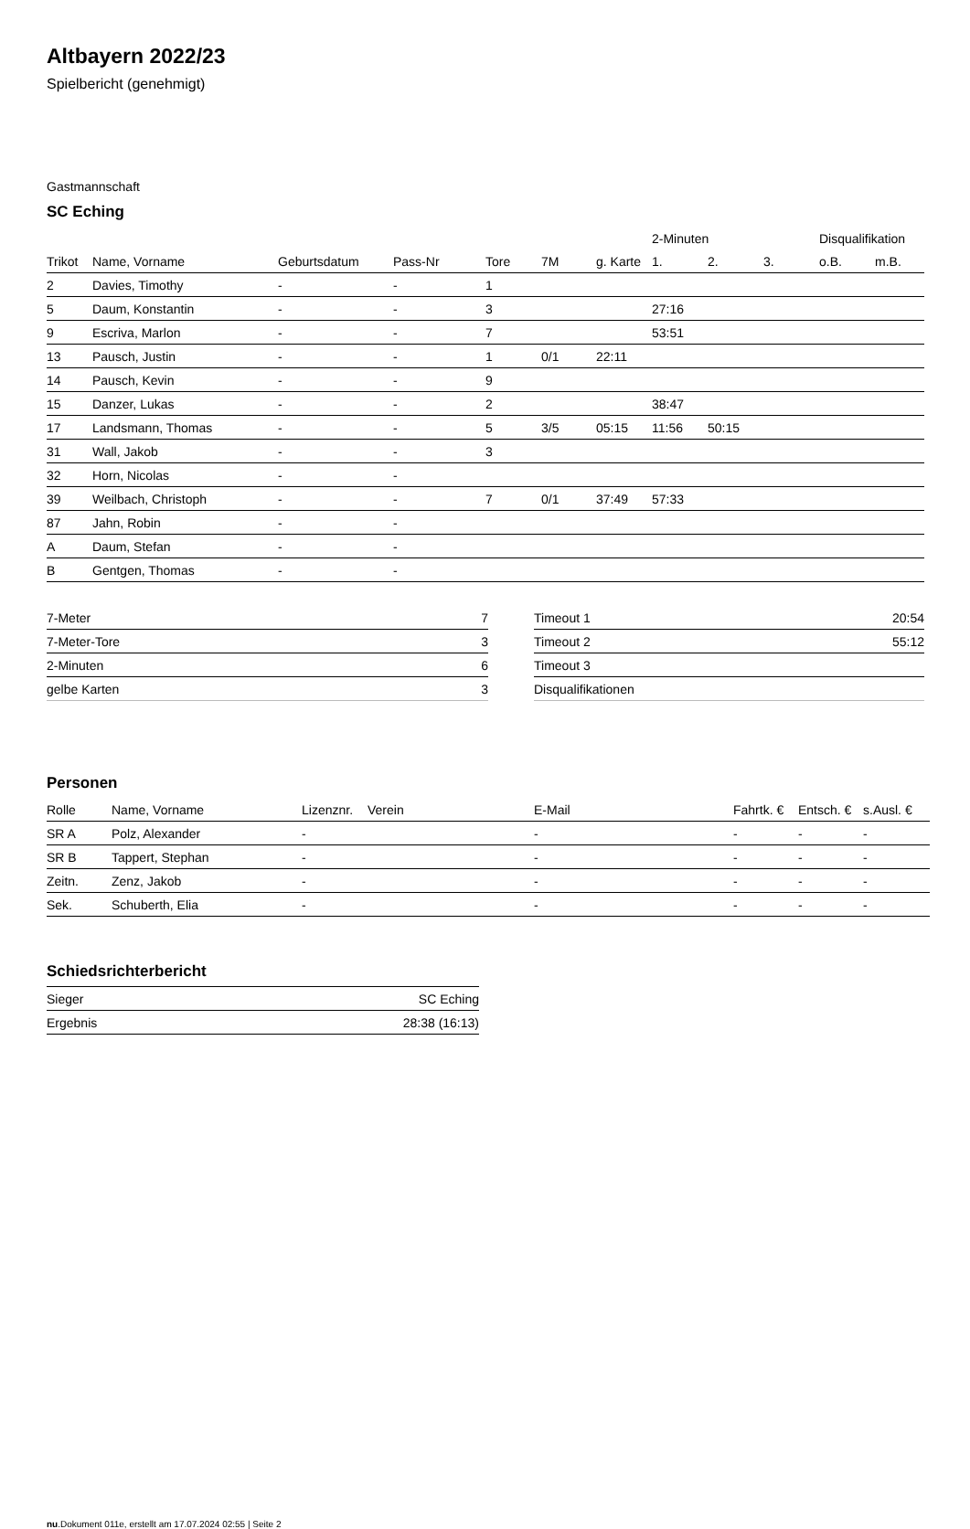Altbayern 2022/23
Spielbericht (genehmigt)
Gastmannschaft
SC Eching
| | | | | | | | 2-Minuten | | | Disqualifikation | |
| Trikot | Name, Vorname | Geburtsdatum | Pass-Nr | Tore | 7M | g. Karte | 1. | 2. | 3. | o.B. | m.B. |
| 2 | Davies, Timothy | - | - | 1 | | | | | | | |
| 5 | Daum, Konstantin | - | - | 3 | | | 27:16 | | | | |
| 9 | Escriva, Marlon | - | - | 7 | | | 53:51 | | | | |
| 13 | Pausch, Justin | - | - | 1 | 0/1 | 22:11 | | | | | |
| 14 | Pausch, Kevin | - | - | 9 | | | | | | | |
| 15 | Danzer, Lukas | - | - | 2 | | | 38:47 | | | | |
| 17 | Landsmann, Thomas | - | - | 5 | 3/5 | 05:15 | 11:56 | 50:15 | | | |
| 31 | Wall, Jakob | - | - | 3 | | | | | | | |
| 32 | Horn, Nicolas | - | - | | | | | | | | |
| 39 | Weilbach, Christoph | - | - | 7 | 0/1 | 37:49 | 57:33 | | | | |
| 87 | Jahn, Robin | - | - | | | | | | | | |
| A | Daum, Stefan | - | - | | | | | | | | |
| B | Gentgen, Thomas | - | - | | | | | | | | |
| 7-Meter | 7 |
| 7-Meter-Tore | 3 |
| 2-Minuten | 6 |
| gelbe Karten | 3 |
| Timeout 1 | 20:54 |
| Timeout 2 | 55:12 |
| Timeout 3 | |
| Disqualifikationen | |
Personen
| Rolle | Name, Vorname | Lizenznr. | Verein | E-Mail | Fahrtk. € | Entsch. € | s.Ausl. € |
| --- | --- | --- | --- | --- | --- | --- | --- |
| SR A | Polz, Alexander | - | | - | - | - | - |
| SR B | Tappert, Stephan | - | | - | - | - | - |
| Zeitn. | Zenz, Jakob | - | | - | - | - | - |
| Sek. | Schuberth, Elia | - | | - | - | - | - |
Schiedsrichterbericht
| Sieger | SC Eching |
| Ergebnis | 28:38 (16:13) |
nu.Dokument 011e, erstellt am 17.07.2024 02:55 | Seite 2